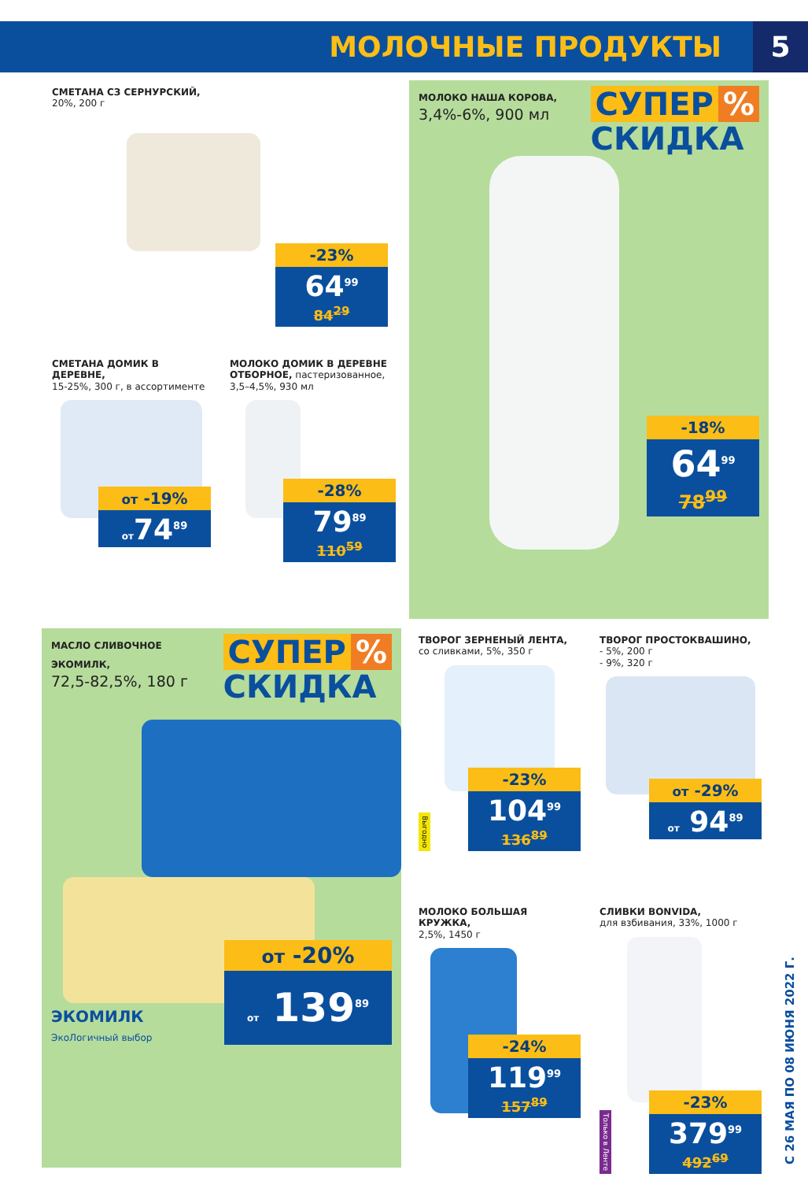МОЛОЧНЫЕ ПРОДУКТЫ
5
СМЕТАНА СЗ СЕРНУРСКИЙ,
20%, 200 г
-23%
64<sup>99</sup>
84<sup>29</sup>
СМЕТАНА ДОМИК В ДЕРЕВНЕ,
15-25%, 300 г, в ассортименте
от -19%
от74<sup>89</sup>
МОЛОКО ДОМИК В ДЕРЕВНЕ ОТБОРНОЕ, пастеризованное, 3,5–4,5%, 930 мл
-28%
79<sup>89</sup>
110<sup>59</sup>
МОЛОКО НАША КОРОВА,
3,4%-6%, 900 мл
СУПЕР%
СКИДКА
-18%
64<sup>99</sup>
78<sup>99</sup>
МАСЛО СЛИВОЧНОЕ ЭКОМИЛК,
72,5-82,5%, 180 г
СУПЕР%
СКИДКА
ЭКОМИЛК
ЭкоЛогичный выбор
от -20%
от 139<sup>89</sup>
ТВОРОГ ЗЕРНЕНЫЙ ЛЕНТА,
со сливками, 5%, 350 г
Выгодно
-23%
104<sup>99</sup>
136<sup>89</sup>
ТВОРОГ ПРОСТОКВАШИНО,
- 5%, 200 г
- 9%, 320 г
от -29%
от 94<sup>89</sup>
МОЛОКО БОЛЬШАЯ КРУЖКА,
2,5%, 1450 г
-24%
119<sup>99</sup>
157<sup>89</sup>
СЛИВКИ BONVIDA,
для взбивания, 33%, 1000 г
Только в Ленте
-23%
379<sup>99</sup>
492<sup>69</sup>
С 26 МАЯ ПО 08 ИЮНЯ 2022 Г.